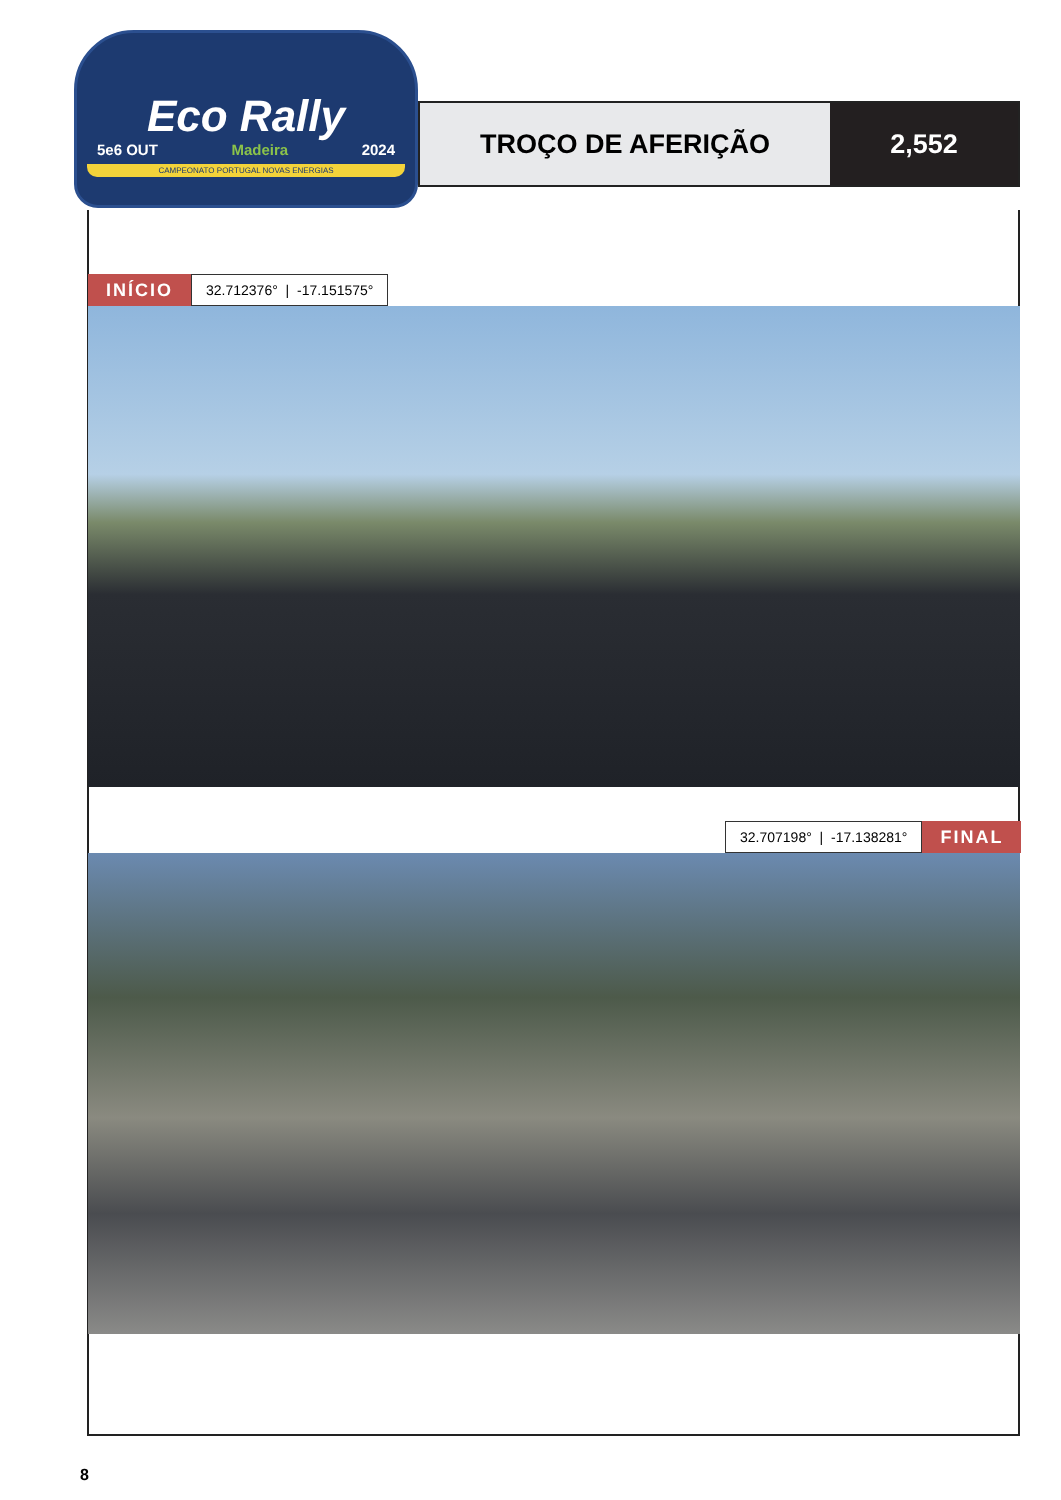Eco Rally
5e6 OUT Madeira 2024
CAMPEONATO PORTUGAL NOVAS ENERGIAS
TROÇO DE AFERIÇÃO 2,552
INÍCIO
32.712376° | -17.151575°
32.707198° | -17.138281°
FINAL
8